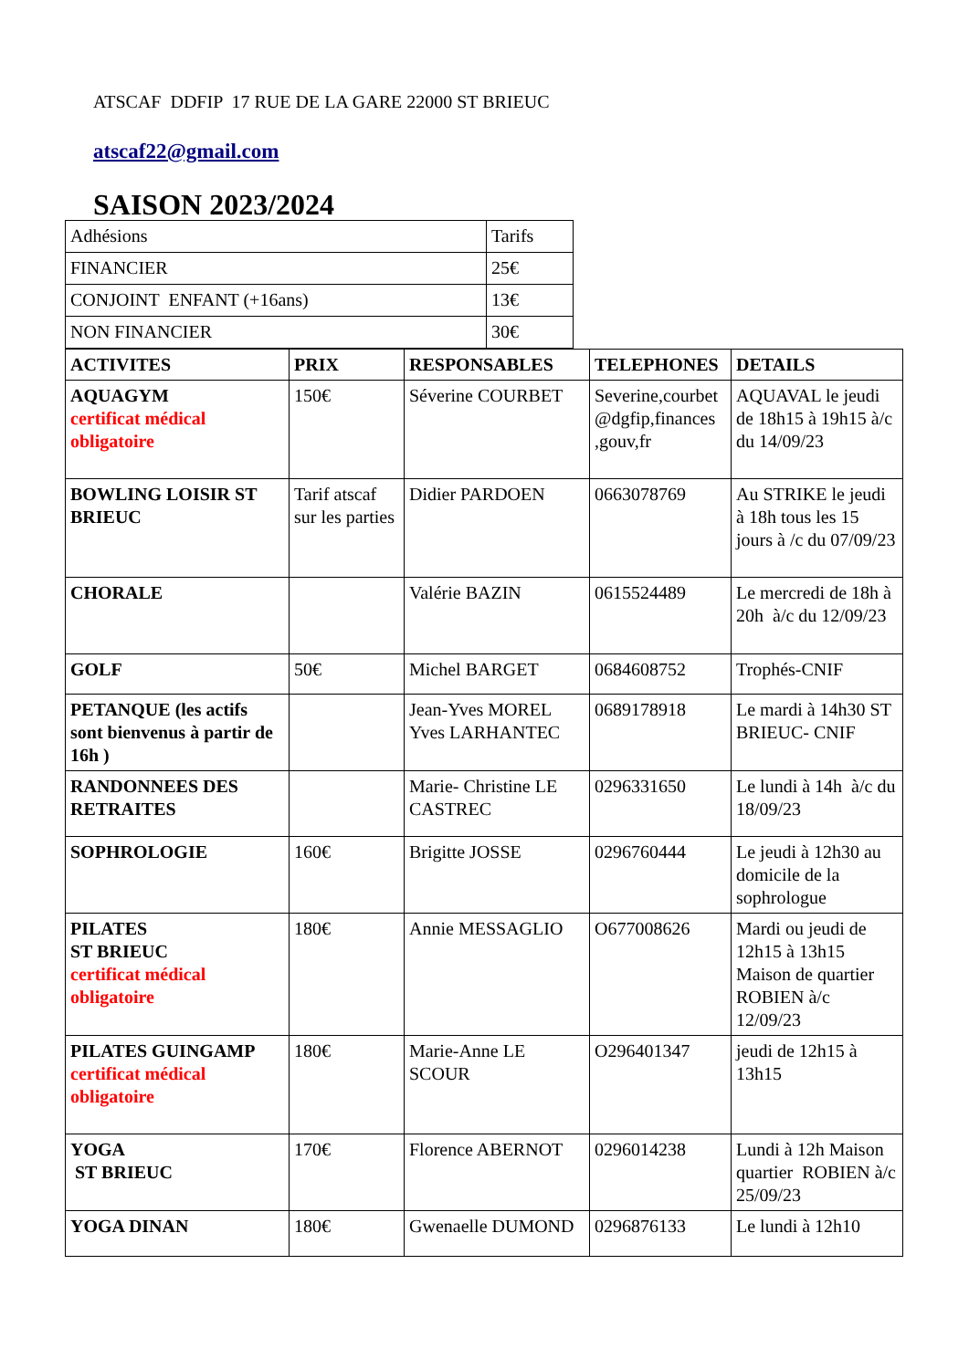ATSCAF DDFIP 17 RUE DE LA GARE 22000 ST BRIEUC
atscaf22@gmail.com
SAISON 2023/2024
| Adhésions | Tarifs |
| FINANCIER | 25€ |
| CONJOINT ENFANT (+16ans) | 13€ |
| NON FINANCIER | 30€ |
| ACTIVITES | PRIX | RESPONSABLES | TELEPHONES | DETAILS |
| --- | --- | --- | --- | --- |
| AQUAGYM certificat médical obligatoire | 150€ | Séverine COURBET | Severine,courbet @dgfip,finances ,gouv,fr | AQUAVAL le jeudi de 18h15 à 19h15 à/c du 14/09/23 |
| BOWLING LOISIR ST BRIEUC | Tarif atscaf sur les parties | Didier PARDOEN | 0663078769 | Au STRIKE le jeudi à 18h tous les 15 jours à /c du 07/09/23 |
| CHORALE | | Valérie BAZIN | 0615524489 | Le mercredi de 18h à 20h à/c du 12/09/23 |
| GOLF | 50€ | Michel BARGET | 0684608752 | Trophés-CNIF |
| PETANQUE (les actifs sont bienvenus à partir de 16h ) | | Jean-Yves MOREL Yves LARHANTEC | 0689178918 | Le mardi à 14h30 ST BRIEUC- CNIF |
| RANDONNEES DES RETRAITES | | Marie- Christine LE CASTREC | 0296331650 | Le lundi à 14h à/c du 18/09/23 |
| SOPHROLOGIE | 160€ | Brigitte JOSSE | 0296760444 | Le jeudi à 12h30 au domicile de la sophrologue |
| PILATES ST BRIEUC certificat médical obligatoire | 180€ | Annie MESSAGLIO | O677008626 | Mardi ou jeudi de 12h15 à 13h15 Maison de quartier ROBIEN à/c 12/09/23 |
| PILATES GUINGAMP certificat médical obligatoire | 180€ | Marie-Anne LE SCOUR | O296401347 | jeudi de 12h15 à 13h15 |
| YOGA ST BRIEUC | 170€ | Florence ABERNOT | 0296014238 | Lundi à 12h Maison quartier ROBIEN à/c 25/09/23 |
| YOGA DINAN | 180€ | Gwenaelle DUMOND | 0296876133 | Le lundi à 12h10 |